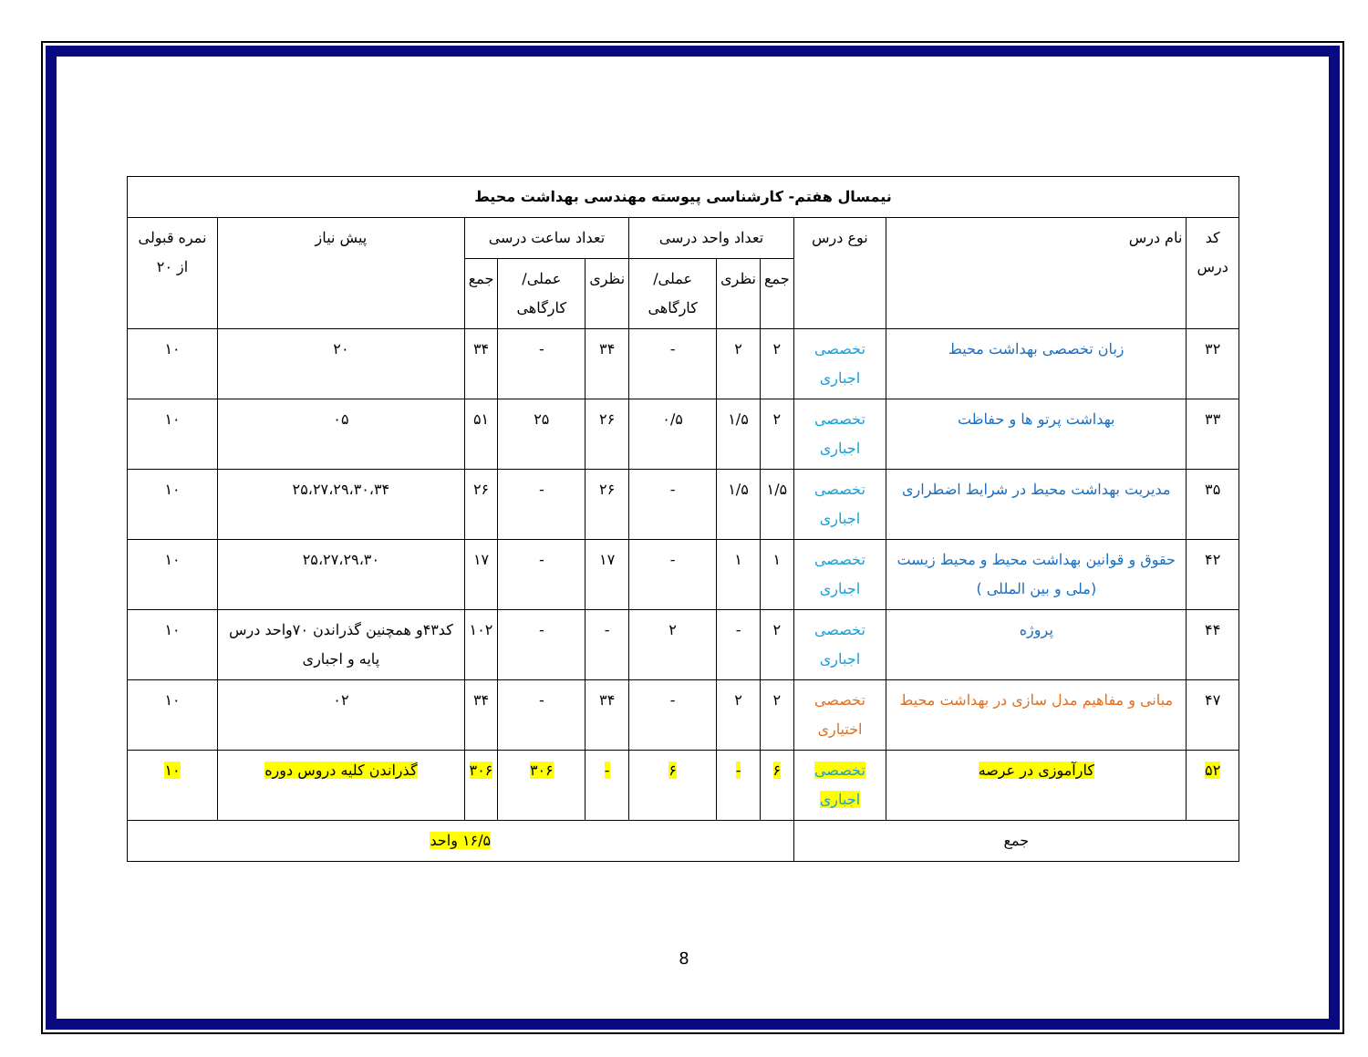| نیمسال هفتم- کارشناسی پیوسته مهندسی بهداشت محیط | | | | | | | | | | |
| --- | --- | --- | --- | --- | --- | --- | --- | --- | --- | --- |
| کد درس | نام درس | نوع درس | تعداد واحد درسی | | | تعداد ساعت درسی | | | پیش نیاز | نمره قبولی از ۲۰ |
| | | | جمع | نظری | عملی/ کارگاهی | نظری | عملی/ کارگاهی | جمع | | |
| ۳۲ | زبان تخصصی بهداشت محیط | تخصصی اجباری | ۲ | ۲ | - | ۳۴ | - | ۳۴ | ۲۰ | ۱۰ |
| ۳۳ | بهداشت پرتو ها و حفاظت | تخصصی اجباری | ۲ | ۱/۵ | ۰/۵ | ۲۶ | ۲۵ | ۵۱ | ۰۵ | ۱۰ |
| ۳۵ | مدیریت بهداشت محیط در شرایط اضطراری | تخصصی اجباری | ۱/۵ | ۱/۵ | - | ۲۶ | - | ۲۶ | ۲۵،۲۷،۲۹،۳۰،۳۴ | ۱۰ |
| ۴۲ | حقوق و قوانین بهداشت محیط و محیط زیست (ملی و بین المللی ) | تخصصی اجباری | ۱ | ۱ | - | ۱۷ | - | ۱۷ | ۲۵،۲۷،۲۹،۳۰ | ۱۰ |
| ۴۴ | پروژه | تخصصی اجباری | ۲ | - | ۲ | - | - | ۱۰۲ | کد۴۳و همچنین گذراندن ۷۰واحد درس پایه و اجباری | ۱۰ |
| ۴۷ | مبانی و مفاهیم مدل سازی در بهداشت محیط | تخصصی اختیاری | ۲ | ۲ | - | ۳۴ | - | ۳۴ | ۰۲ | ۱۰ |
| ۵۲ | کارآموزی در عرصه | تخصصی اجباری | ۶ | - | ۶ | - | ۳۰۶ | ۳۰۶ | گذراندن کلیه دروس دوره | ۱۰ |
| جمع | | | ۱۶/۵ واحد | | | | | | | |
8